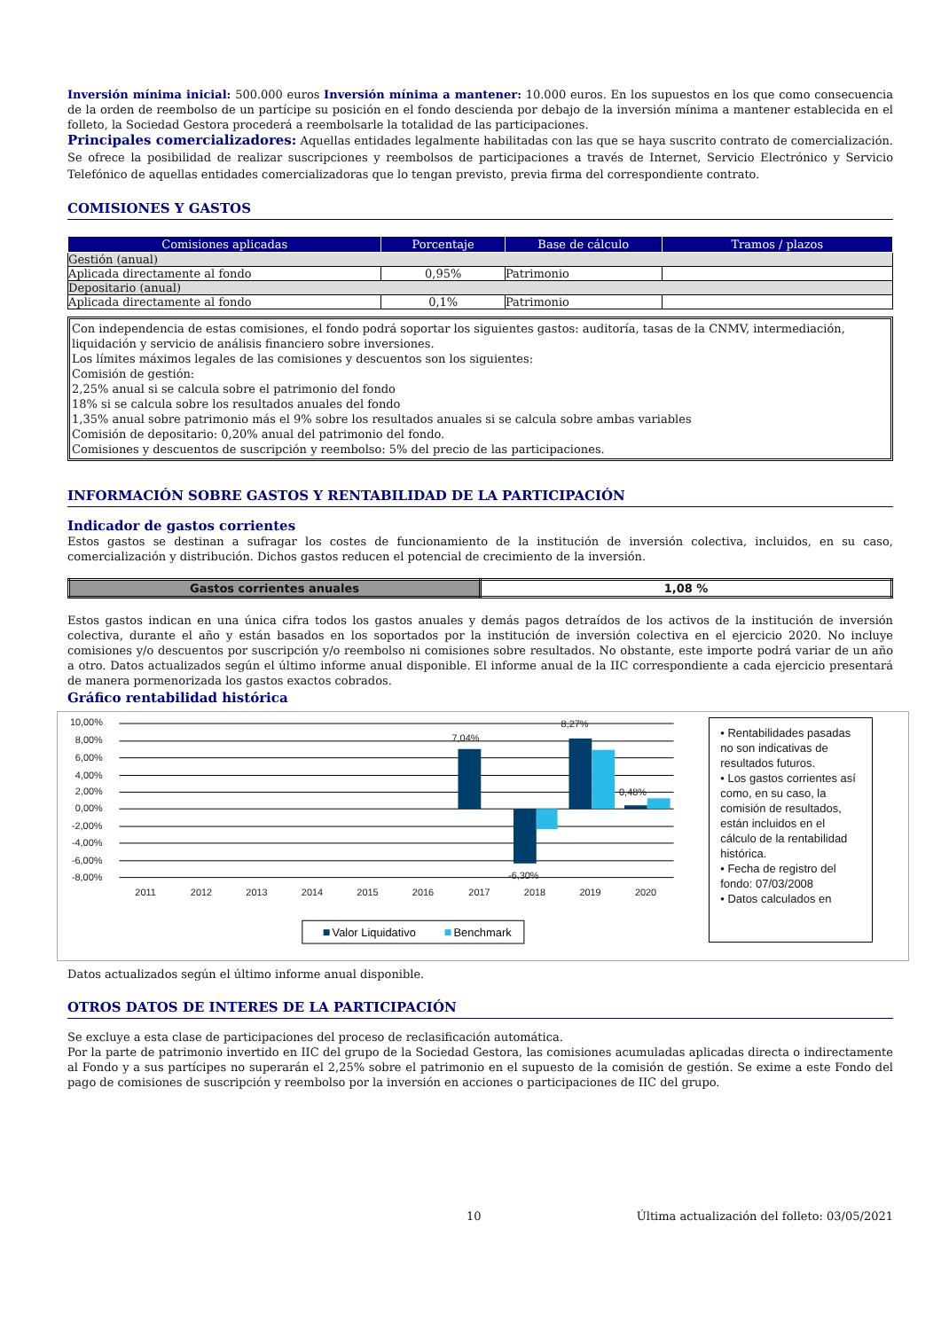Inversión mínima inicial: 500.000 euros Inversión mínima a mantener: 10.000 euros. En los supuestos en los que como consecuencia de la orden de reembolso de un partícipe su posición en el fondo descienda por debajo de la inversión mínima a mantener establecida en el folleto, la Sociedad Gestora procederá a reembolsarle la totalidad de las participaciones.
Principales comercializadores: Aquellas entidades legalmente habilitadas con las que se haya suscrito contrato de comercialización. Se ofrece la posibilidad de realizar suscripciones y reembolsos de participaciones a través de Internet, Servicio Electrónico y Servicio Telefónico de aquellas entidades comercializadoras que lo tengan previsto, previa firma del correspondiente contrato.
COMISIONES Y GASTOS
| Comisiones aplicadas | Porcentaje | Base de cálculo | Tramos / plazos |
| --- | --- | --- | --- |
| Gestión (anual) | | | |
| Aplicada directamente al fondo | 0,95% | Patrimonio | |
| Depositario (anual) | | | |
| Aplicada directamente al fondo | 0,1% | Patrimonio | |
Con independencia de estas comisiones, el fondo podrá soportar los siguientes gastos: auditoría, tasas de la CNMV, intermediación, liquidación y servicio de análisis financiero sobre inversiones.
Los límites máximos legales de las comisiones y descuentos son los siguientes:
Comisión de gestión:
2,25% anual si se calcula sobre el patrimonio del fondo
18% si se calcula sobre los resultados anuales del fondo
1,35% anual sobre patrimonio más el 9% sobre los resultados anuales si se calcula sobre ambas variables
Comisión de depositario: 0,20% anual del patrimonio del fondo.
Comisiones y descuentos de suscripción y reembolso: 5% del precio de las participaciones.
INFORMACIÓN SOBRE GASTOS Y RENTABILIDAD DE LA PARTICIPACIÓN
Indicador de gastos corrientes
Estos gastos se destinan a sufragar los costes de funcionamiento de la institución de inversión colectiva, incluidos, en su caso, comercialización y distribución. Dichos gastos reducen el potencial de crecimiento de la inversión.
| Gastos corrientes anuales | 1,08 % |
Estos gastos indican en una única cifra todos los gastos anuales y demás pagos detraídos de los activos de la institución de inversión colectiva, durante el año y están basados en los soportados por la institución de inversión colectiva en el ejercicio 2020. No incluye comisiones y/o descuentos por suscripción y/o reembolso ni comisiones sobre resultados. No obstante, este importe podrá variar de un año a otro. Datos actualizados según el último informe anual disponible. El informe anual de la IIC correspondiente a cada ejercicio presentará de manera pormenorizada los gastos exactos cobrados.
Gráfico rentabilidad histórica
10,00%
8,00%
6,00%
4,00%
2,00%
0,00%
-2,00%
-4,00%
-6,00%
-8,00%
7,04%
8,27%
-6,30%
0,48%
2011
2012
2013
2014
2015
2016
2017
2018
2019
2020
Valor Liquidativo
Benchmark
• Rentabilidades pasadas no son indicativas de resultados futuros.
• Los gastos corrientes así como, en su caso, la comisión de resultados, están incluidos en el cálculo de la rentabilidad histórica.
• Fecha de registro del fondo: 07/03/2008
• Datos calculados en
Datos actualizados según el último informe anual disponible.
OTROS DATOS DE INTERES DE LA PARTICIPACIÓN
Se excluye a esta clase de participaciones del proceso de reclasificación automática.
Por la parte de patrimonio invertido en IIC del grupo de la Sociedad Gestora, las comisiones acumuladas aplicadas directa o indirectamente al Fondo y a sus partícipes no superarán el 2,25% sobre el patrimonio en el supuesto de la comisión de gestión. Se exime a este Fondo del pago de comisiones de suscripción y reembolso por la inversión en acciones o participaciones de IIC del grupo.
10 Última actualización del folleto: 03/05/2021